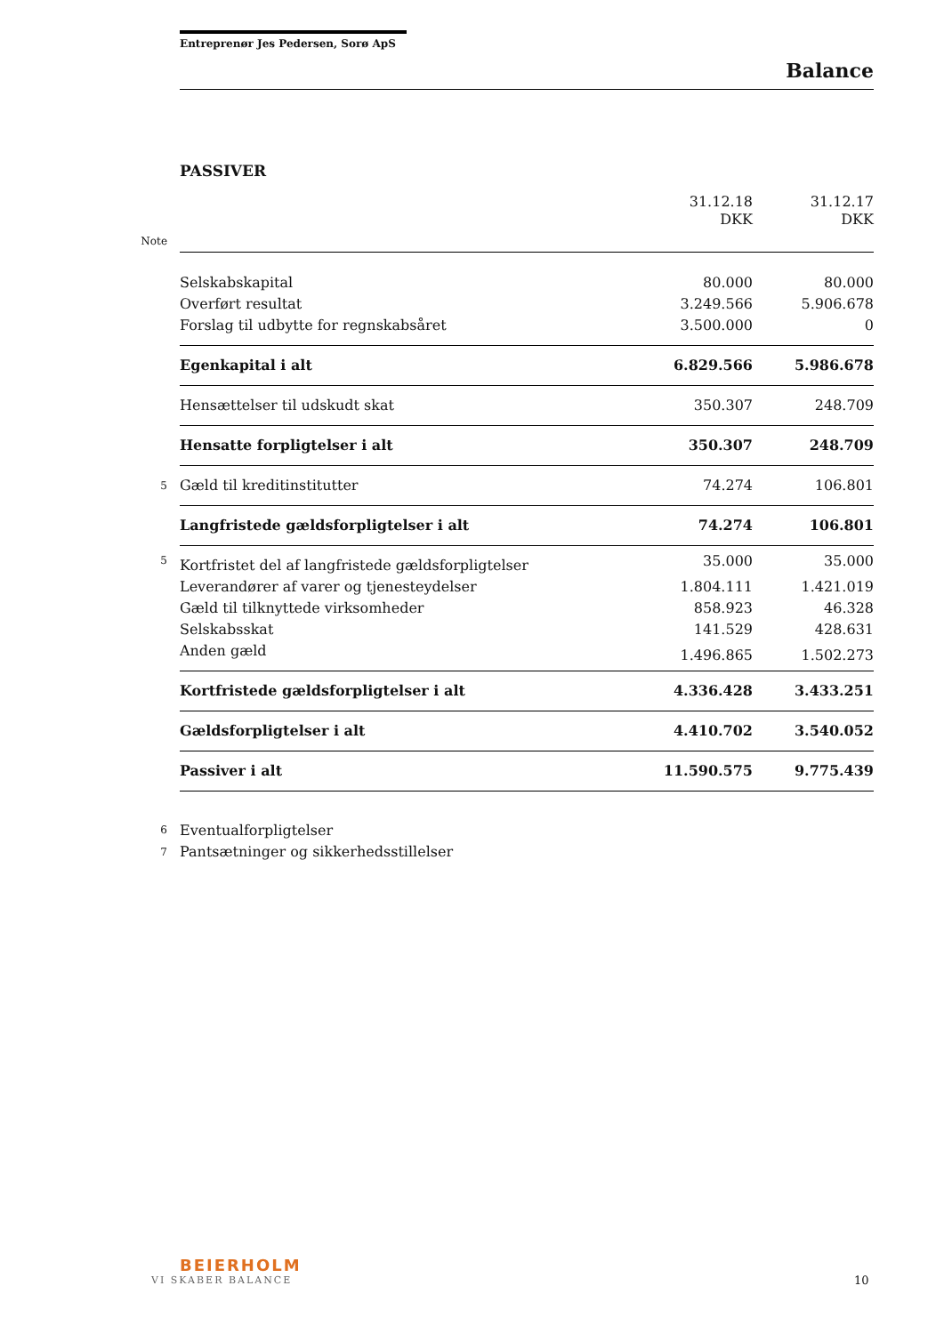Entreprenør Jes Pedersen, Sorø ApS
Balance
PASSIVER
| | | 31.12.18 DKK | 31.12.17 DKK |
| Note | | | |
| | Selskabskapital | 80.000 | 80.000 |
| | Overført resultat | 3.249.566 | 5.906.678 |
| | Forslag til udbytte for regnskabsåret | 3.500.000 | 0 |
| | Egenkapital i alt | 6.829.566 | 5.986.678 |
| | Hensættelser til udskudt skat | 350.307 | 248.709 |
| | Hensatte forpligtelser i alt | 350.307 | 248.709 |
| 5 | Gæld til kreditinstitutter | 74.274 | 106.801 |
| | Langfristede gældsforpligtelser i alt | 74.274 | 106.801 |
| 5 | Kortfristet del af langfristede gældsforpligtelser | 35.000 | 35.000 |
| | Leverandører af varer og tjenesteydelser | 1.804.111 | 1.421.019 |
| | Gæld til tilknyttede virksomheder | 858.923 | 46.328 |
| | Selskabsskat | 141.529 | 428.631 |
| | Anden gæld | 1.496.865 | 1.502.273 |
| | Kortfristede gældsforpligtelser i alt | 4.336.428 | 3.433.251 |
| | Gældsforpligtelser i alt | 4.410.702 | 3.540.052 |
| | Passiver i alt | 11.590.575 | 9.775.439 |
| 6 | Eventualforpligtelser | | |
| 7 | Pantsætninger og sikkerhedsstillelser | | |
BEIERHOLM
VI SKABER BALANCE
10